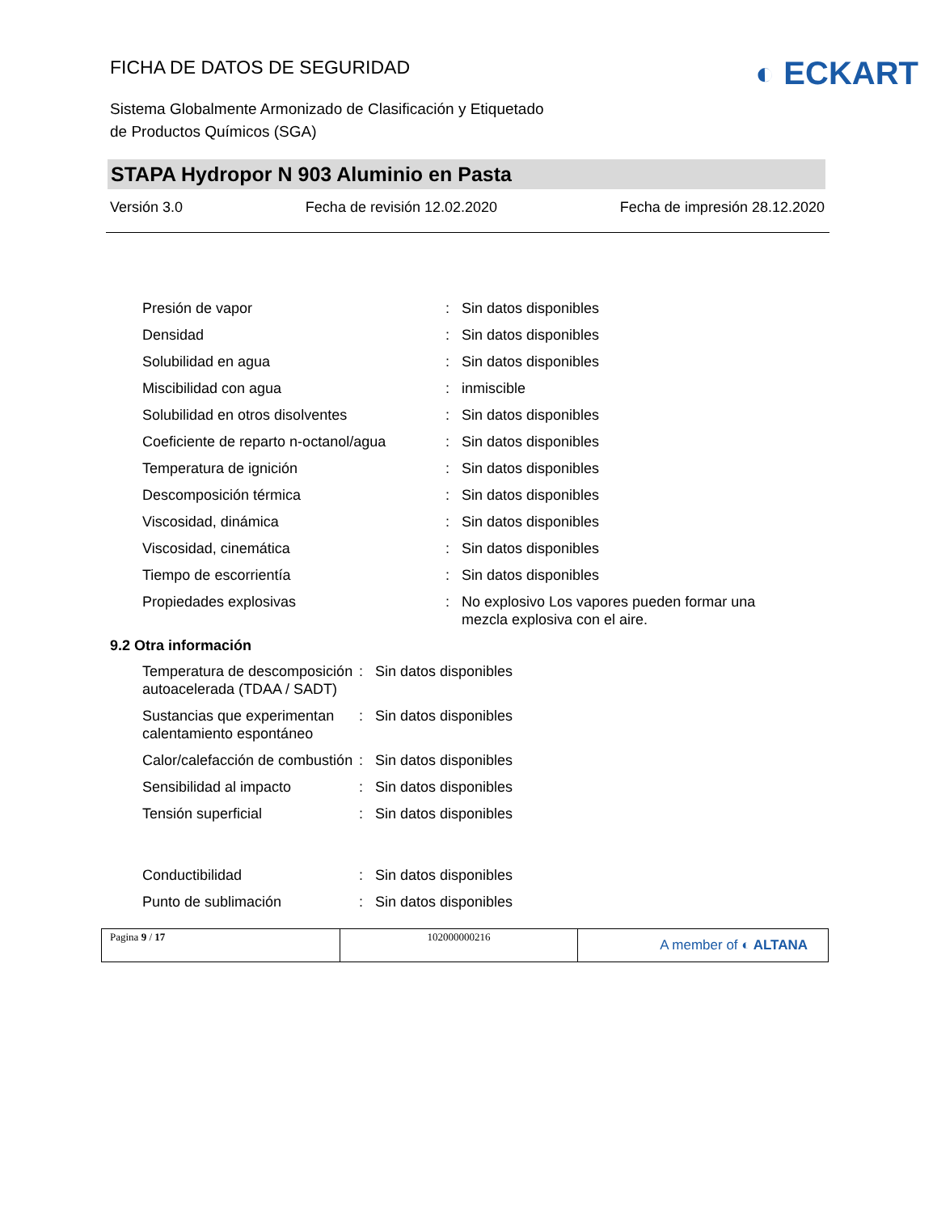FICHA DE DATOS DE SEGURIDAD
◐ ECKART
Sistema Globalmente Armonizado de Clasificación y Etiquetado
de Productos Químicos (SGA)
STAPA Hydropor N 903 Aluminio en Pasta
Versión 3.0 Fecha de revisión 12.02.2020 Fecha de impresión 28.12.2020
Presión de vapor : Sin datos disponibles
Densidad : Sin datos disponibles
Solubilidad en agua : Sin datos disponibles
Miscibilidad con agua : inmiscible
Solubilidad en otros disolventes : Sin datos disponibles
Coeficiente de reparto n-octanol/agua
: Sin datos disponibles
Temperatura de ignición : Sin datos disponibles
Descomposición térmica : Sin datos disponibles
Viscosidad, dinámica : Sin datos disponibles
Viscosidad, cinemática : Sin datos disponibles
Tiempo de escorrientía : Sin datos disponibles
Propiedades explosivas : No explosivo Los vapores pueden formar una mezcla explosiva con el aire.
9.2 Otra información
Temperatura de descomposición autoacelerada (TDAA / SADT)
: Sin datos disponibles
Sustancias que experimentan calentamiento espontáneo
: Sin datos disponibles
Calor/calefacción de combustión
: Sin datos disponibles
Sensibilidad al impacto : Sin datos disponibles
Tensión superficial : Sin datos disponibles
Conductibilidad : Sin datos disponibles
Punto de sublimación : Sin datos disponibles
Pagina 9 / 17 102000000216
A member of ◐ ALTANA